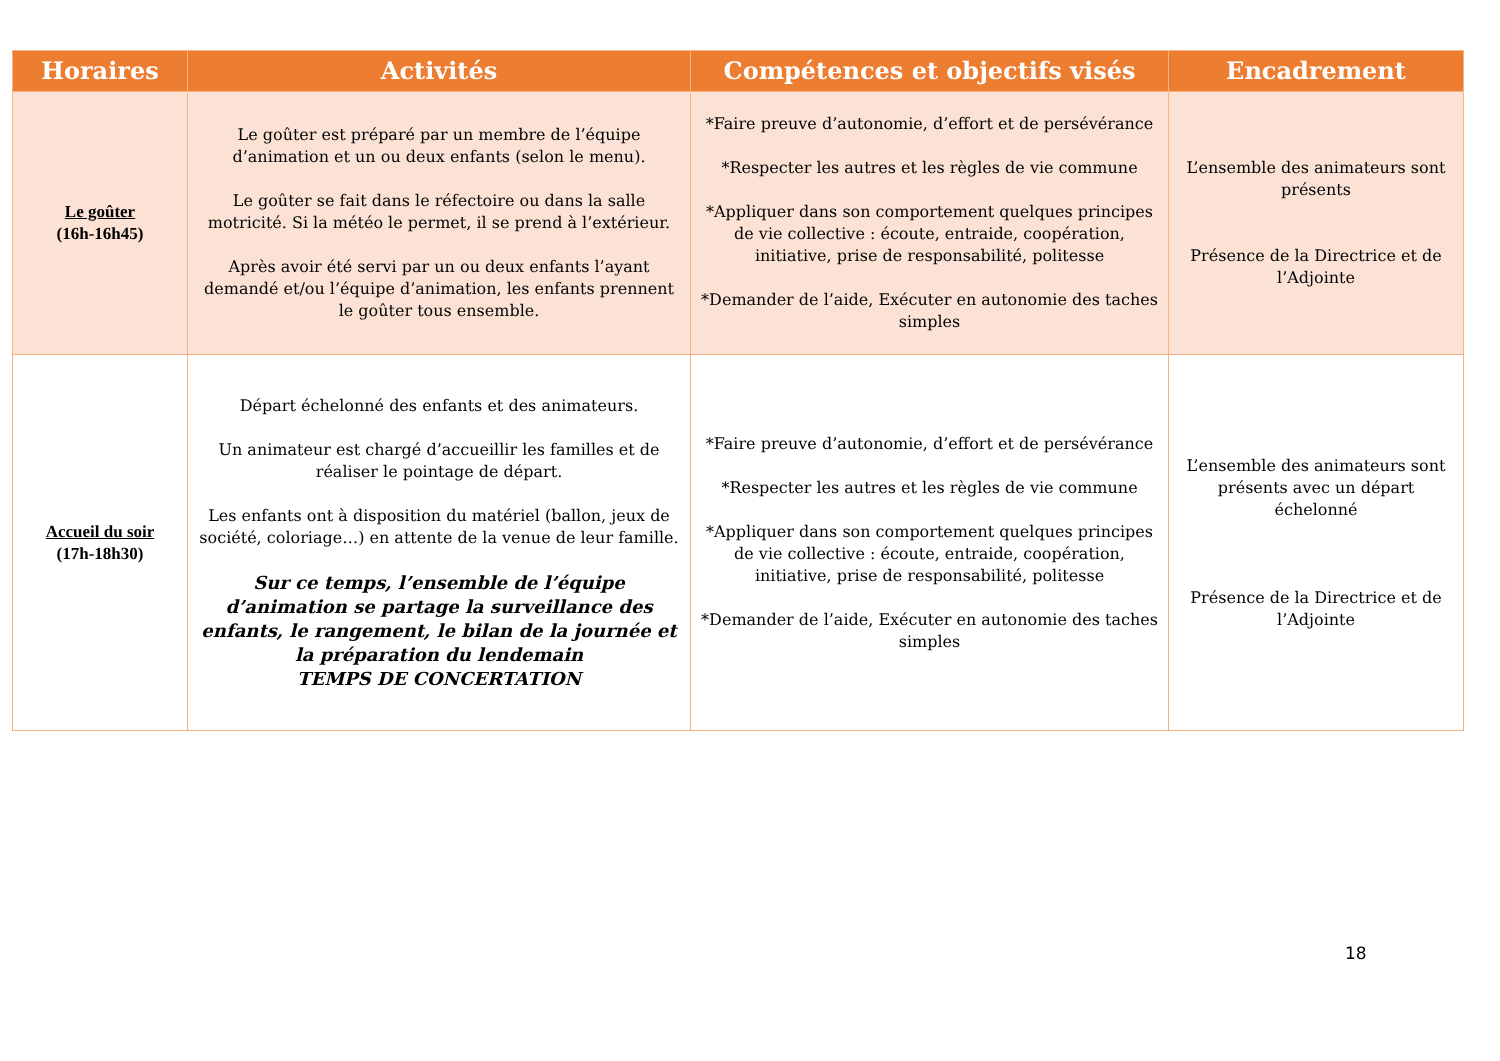| Horaires | Activités | Compétences et objectifs visés | Encadrement |
| --- | --- | --- | --- |
| Le goûter (16h-16h45) | Le goûter est préparé par un membre de l’équipe d’animation et un ou deux enfants (selon le menu). Le goûter se fait dans le réfectoire ou dans la salle motricité. Si la météo le permet, il se prend à l’extérieur. Après avoir été servi par un ou deux enfants l’ayant demandé et/ou l’équipe d’animation, les enfants prennent le goûter tous ensemble. | *Faire preuve d’autonomie, d’effort et de persévérance *Respecter les autres et les règles de vie commune *Appliquer dans son comportement quelques principes de vie collective : écoute, entraide, coopération, initiative, prise de responsabilité, politesse *Demander de l’aide, Exécuter en autonomie des taches simples | L’ensemble des animateurs sont présents Présence de la Directrice et de l’Adjointe |
| Accueil du soir (17h-18h30) | Départ échelonné des enfants et des animateurs. Un animateur est chargé d’accueillir les familles et de réaliser le pointage de départ. Les enfants ont à disposition du matériel (ballon, jeux de société, coloriage…) en attente de la venue de leur famille. Sur ce temps, l’ensemble de l’équipe d’animation se partage la surveillance des enfants, le rangement, le bilan de la journée et la préparation du lendemain TEMPS DE CONCERTATION | *Faire preuve d’autonomie, d’effort et de persévérance *Respecter les autres et les règles de vie commune *Appliquer dans son comportement quelques principes de vie collective : écoute, entraide, coopération, initiative, prise de responsabilité, politesse *Demander de l’aide, Exécuter en autonomie des taches simples | L’ensemble des animateurs sont présents avec un départ échelonné Présence de la Directrice et de l’Adjointe |
18